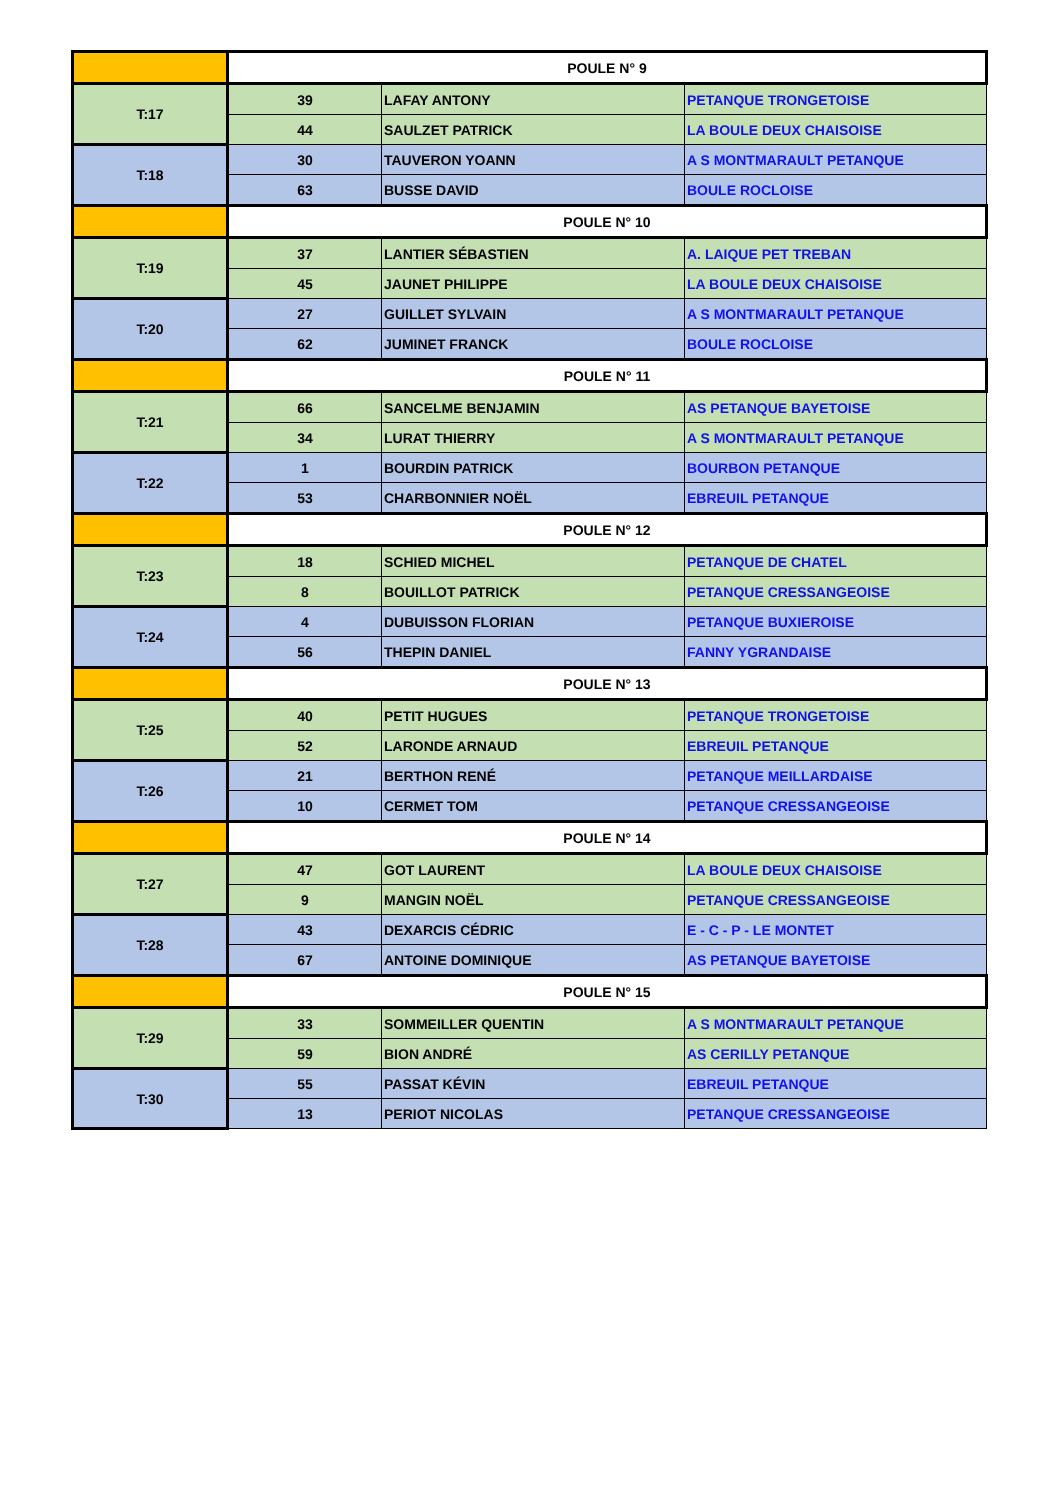| | POULE N° 9 | | |
| T:17 | 39 | LAFAY ANTONY | PETANQUE TRONGETOISE |
| | 44 | SAULZET PATRICK | LA BOULE DEUX CHAISOISE |
| T:18 | 30 | TAUVERON YOANN | A S MONTMARAULT PETANQUE |
| | 63 | BUSSE DAVID | BOULE ROCLOISE |
| | POULE N° 10 | | |
| T:19 | 37 | LANTIER SÉBASTIEN | A. LAIQUE PET TREBAN |
| | 45 | JAUNET PHILIPPE | LA BOULE DEUX CHAISOISE |
| T:20 | 27 | GUILLET SYLVAIN | A S MONTMARAULT PETANQUE |
| | 62 | JUMINET FRANCK | BOULE ROCLOISE |
| | POULE N° 11 | | |
| T:21 | 66 | SANCELME BENJAMIN | AS PETANQUE BAYETOISE |
| | 34 | LURAT THIERRY | A S MONTMARAULT PETANQUE |
| T:22 | 1 | BOURDIN PATRICK | BOURBON PETANQUE |
| | 53 | CHARBONNIER NOËL | EBREUIL PETANQUE |
| | POULE N° 12 | | |
| T:23 | 18 | SCHIED MICHEL | PETANQUE DE CHATEL |
| | 8 | BOUILLOT PATRICK | PETANQUE CRESSANGEOISE |
| T:24 | 4 | DUBUISSON FLORIAN | PETANQUE BUXIEROISE |
| | 56 | THEPIN DANIEL | FANNY YGRANDAISE |
| | POULE N° 13 | | |
| T:25 | 40 | PETIT HUGUES | PETANQUE TRONGETOISE |
| | 52 | LARONDE ARNAUD | EBREUIL PETANQUE |
| T:26 | 21 | BERTHON RENÉ | PETANQUE MEILLARDAISE |
| | 10 | CERMET TOM | PETANQUE CRESSANGEOISE |
| | POULE N° 14 | | |
| T:27 | 47 | GOT LAURENT | LA BOULE DEUX CHAISOISE |
| | 9 | MANGIN NOËL | PETANQUE CRESSANGEOISE |
| T:28 | 43 | DEXARCIS CÉDRIC | E - C - P - LE MONTET |
| | 67 | ANTOINE DOMINIQUE | AS PETANQUE BAYETOISE |
| | POULE N° 15 | | |
| T:29 | 33 | SOMMEILLER QUENTIN | A S MONTMARAULT PETANQUE |
| | 59 | BION ANDRÉ | AS CERILLY PETANQUE |
| T:30 | 55 | PASSAT KÉVIN | EBREUIL PETANQUE |
| | 13 | PERIOT NICOLAS | PETANQUE CRESSANGEOISE |